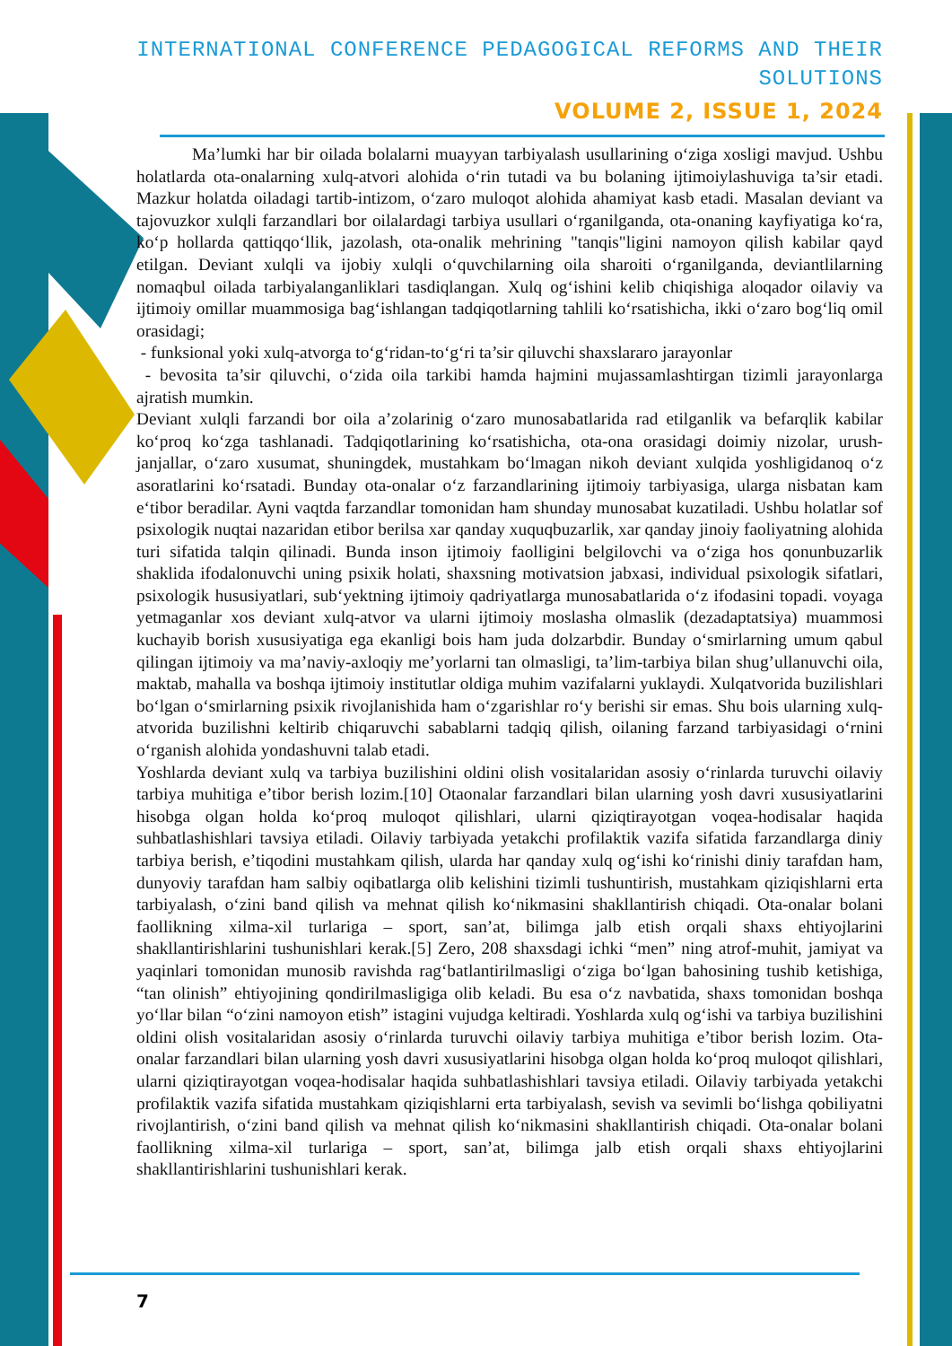INTERNATIONAL CONFERENCE PEDAGOGICAL REFORMS AND THEIR SOLUTIONS
VOLUME 2, ISSUE 1, 2024
Ma’lumki har bir oilada bolalarni muayyan tarbiyalash usullarining o‘ziga xosligi mavjud. Ushbu holatlarda ota-onalarning xulq-atvori alohida o‘rin tutadi va bu bolaning ijtimoiylashuviga ta’sir etadi. Mazkur holatda oiladagi tartib-intizom, o‘zaro muloqot alohida ahamiyat kasb etadi. Masalan deviant va tajovuzkor xulqli farzandlari bor oilalardagi tarbiya usullari o‘rganilganda, ota-onaning kayfiyatiga ko‘ra, ko‘p hollarda qattiqqo‘llik, jazolash, ota-onalik mehrining "tanqis"ligini namoyon qilish kabilar qayd etilgan. Deviant xulqli va ijobiy xulqli o‘quvchilarning oila sharoiti o‘rganilganda, deviantlilarning nomaqbul oilada tarbiyalanganliklari tasdiqlangan. Xulq og‘ishini kelib chiqishiga aloqador oilaviy va ijtimoiy omillar muammosiga bag‘ishlangan tadqiqotlarning tahlili ko‘rsatishicha, ikki o‘zaro bog‘liq omil orasidagi;
- funksional yoki xulq-atvorga to‘g‘ridan-to‘g‘ri ta’sir qiluvchi shaxslararo jarayonlar
- bevosita ta’sir qiluvchi, o‘zida oila tarkibi hamda hajmini mujassamlashtirgan tizimli jarayonlarga ajratish mumkin.
Deviant xulqli farzandi bor oila a’zolarinig o‘zaro munosabatlarida rad etilganlik va befarqlik kabilar ko‘proq ko‘zga tashlanadi. Tadqiqotlarining ko‘rsatishicha, ota-ona orasidagi doimiy nizolar, urush-janjallar, o‘zaro xusumat, shuningdek, mustahkam bo‘lmagan nikoh deviant xulqida yoshligidanoq o‘z asoratlarini ko‘rsatadi. Bunday ota-onalar o‘z farzandlarining ijtimoiy tarbiyasiga, ularga nisbatan kam e‘tibor beradilar. Ayni vaqtda farzandlar tomonidan ham shunday munosabat kuzatiladi. Ushbu holatlar sof psixologik nuqtai nazaridan etibor berilsa xar qanday xuquqbuzarlik, xar qanday jinoiy faoliyatning alohida turi sifatida talqin qilinadi. Bunda inson ijtimoiy faolligini belgilovchi va o‘ziga hos qonunbuzarlik shaklida ifodalonuvchi uning psixik holati, shaxsning motivatsion jabxasi, individual psixologik sifatlari, psixologik hususiyatlari, sub‘yektning ijtimoiy qadriyatlarga munosabatlarida o‘z ifodasini topadi. voyaga yetmaganlar xos deviant xulq-atvor va ularni ijtimoiy moslasha olmaslik (dezadaptatsiya) muammosi kuchayib borish xususiyatiga ega ekanligi bois ham juda dolzarbdir. Bunday o‘smirlarning umum qabul qilingan ijtimoiy va ma’naviy-axloqiy me’yorlarni tan olmasligi, ta’lim-tarbiya bilan shug’ullanuvchi oila, maktab, mahalla va boshqa ijtimoiy institutlar oldiga muhim vazifalarni yuklaydi. Xulqatvorida buzilishlari bo‘lgan o‘smirlarning psixik rivojlanishida ham o‘zgarishlar ro‘y berishi sir emas. Shu bois ularning xulq-atvorida buzilishni keltirib chiqaruvchi sabablarni tadqiq qilish, oilaning farzand tarbiyasidagi o‘rnini o‘rganish alohida yondashuvni talab etadi.
Yoshlarda deviant xulq va tarbiya buzilishini oldini olish vositalaridan asosiy o‘rinlarda turuvchi oilaviy tarbiya muhitiga e’tibor berish lozim.[10] Otaonalar farzandlari bilan ularning yosh davri xususiyatlarini hisobga olgan holda ko‘proq muloqot qilishlari, ularni qiziqtirayotgan voqea-hodisalar haqida suhbatlashishlari tavsiya etiladi. Oilaviy tarbiyada yetakchi profilaktik vazifa sifatida farzandlarga diniy tarbiya berish, e’tiqodini mustahkam qilish, ularda har qanday xulq og‘ishi ko‘rinishi diniy tarafdan ham, dunyoviy tarafdan ham salbiy oqibatlarga olib kelishini tizimli tushuntirish, mustahkam qiziqishlarni erta tarbiyalash, o‘zini band qilish va mehnat qilish ko‘nikmasini shakllantirish chiqadi. Ota-onalar bolani faollikning xilma-xil turlariga – sport, san’at, bilimga jalb etish orqali shaxs ehtiyojlarini shakllantirishlarini tushunishlari kerak.[5] Zero, 208 shaxsdagi ichki “men” ning atrof-muhit, jamiyat va yaqinlari tomonidan munosib ravishda rag‘batlantirilmasligi o‘ziga bo‘lgan bahosining tushib ketishiga, “tan olinish” ehtiyojining qondirilmasligiga olib keladi. Bu esa o‘z navbatida, shaxs tomonidan boshqa yo‘llar bilan “o‘zini namoyon etish” istagini vujudga keltiradi. Yoshlarda xulq og‘ishi va tarbiya buzilishini oldini olish vositalaridan asosiy o‘rinlarda turuvchi oilaviy tarbiya muhitiga e’tibor berish lozim. Ota-onalar farzandlari bilan ularning yosh davri xususiyatlarini hisobga olgan holda ko‘proq muloqot qilishlari, ularni qiziqtirayotgan voqea-hodisalar haqida suhbatlashishlari tavsiya etiladi. Oilaviy tarbiyada yetakchi profilaktik vazifa sifatida mustahkam qiziqishlarni erta tarbiyalash, sevish va sevimli bo‘lishga qobiliyatni rivojlantirish, o‘zini band qilish va mehnat qilish ko‘nikmasini shakllantirish chiqadi. Ota-onalar bolani faollikning xilma-xil turlariga – sport, san’at, bilimga jalb etish orqali shaxs ehtiyojlarini shakllantirishlarini tushunishlari kerak.
7